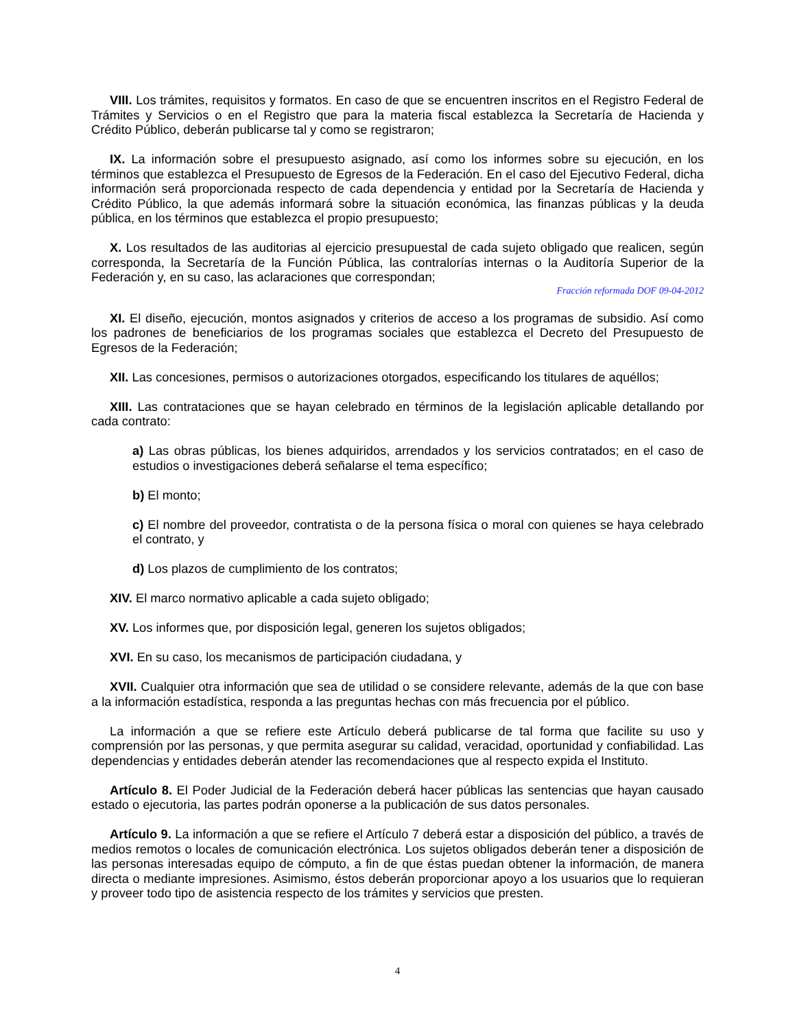VIII. Los trámites, requisitos y formatos. En caso de que se encuentren inscritos en el Registro Federal de Trámites y Servicios o en el Registro que para la materia fiscal establezca la Secretaría de Hacienda y Crédito Público, deberán publicarse tal y como se registraron;
IX. La información sobre el presupuesto asignado, así como los informes sobre su ejecución, en los términos que establezca el Presupuesto de Egresos de la Federación. En el caso del Ejecutivo Federal, dicha información será proporcionada respecto de cada dependencia y entidad por la Secretaría de Hacienda y Crédito Público, la que además informará sobre la situación económica, las finanzas públicas y la deuda pública, en los términos que establezca el propio presupuesto;
X. Los resultados de las auditorias al ejercicio presupuestal de cada sujeto obligado que realicen, según corresponda, la Secretaría de la Función Pública, las contralorías internas o la Auditoría Superior de la Federación y, en su caso, las aclaraciones que correspondan;
Fracción reformada DOF 09-04-2012
XI. El diseño, ejecución, montos asignados y criterios de acceso a los programas de subsidio. Así como los padrones de beneficiarios de los programas sociales que establezca el Decreto del Presupuesto de Egresos de la Federación;
XII. Las concesiones, permisos o autorizaciones otorgados, especificando los titulares de aquéllos;
XIII. Las contrataciones que se hayan celebrado en términos de la legislación aplicable detallando por cada contrato:
a) Las obras públicas, los bienes adquiridos, arrendados y los servicios contratados; en el caso de estudios o investigaciones deberá señalarse el tema específico;
b) El monto;
c) El nombre del proveedor, contratista o de la persona física o moral con quienes se haya celebrado el contrato, y
d) Los plazos de cumplimiento de los contratos;
XIV. El marco normativo aplicable a cada sujeto obligado;
XV. Los informes que, por disposición legal, generen los sujetos obligados;
XVI. En su caso, los mecanismos de participación ciudadana, y
XVII. Cualquier otra información que sea de utilidad o se considere relevante, además de la que con base a la información estadística, responda a las preguntas hechas con más frecuencia por el público.
La información a que se refiere este Artículo deberá publicarse de tal forma que facilite su uso y comprensión por las personas, y que permita asegurar su calidad, veracidad, oportunidad y confiabilidad. Las dependencias y entidades deberán atender las recomendaciones que al respecto expida el Instituto.
Artículo 8. El Poder Judicial de la Federación deberá hacer públicas las sentencias que hayan causado estado o ejecutoria, las partes podrán oponerse a la publicación de sus datos personales.
Artículo 9. La información a que se refiere el Artículo 7 deberá estar a disposición del público, a través de medios remotos o locales de comunicación electrónica. Los sujetos obligados deberán tener a disposición de las personas interesadas equipo de cómputo, a fin de que éstas puedan obtener la información, de manera directa o mediante impresiones. Asimismo, éstos deberán proporcionar apoyo a los usuarios que lo requieran y proveer todo tipo de asistencia respecto de los trámites y servicios que presten.
4